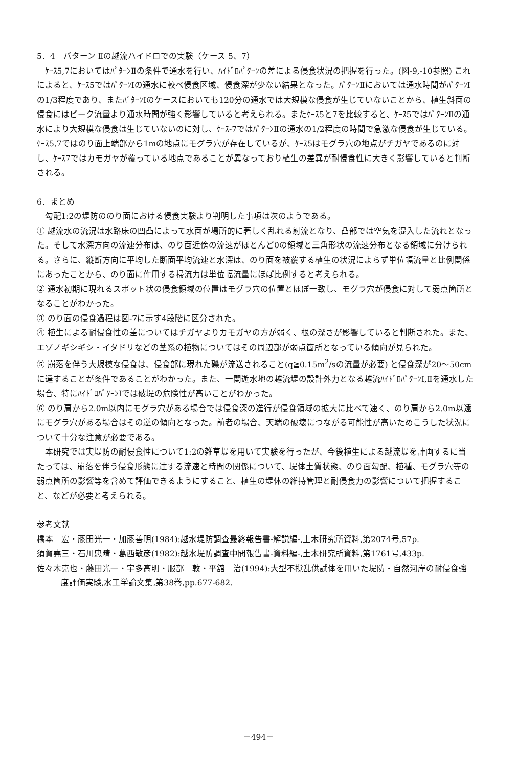5．4　パターン Ⅱの越流ハイドロでの実験（ケース 5、7）
ｹｰｽ5,7においてはﾊﾟﾀｰﾝⅡの条件で通水を行い、ﾊｲﾄﾞﾛﾊﾟﾀｰﾝの差による侵食状況の把握を行った。(図-9,-10参照) これによると、ｹｰｽ5ではﾊﾟﾀｰﾝⅠの通水に較べ侵食区域、侵食深が少ない結果となった。ﾊﾟﾀｰﾝⅡにおいては通水時間がﾊﾟﾀｰﾝⅠの1/3程度であり、またﾊﾟﾀｰﾝⅠのケースにおいても120分の通水では大規模な侵食が生じていないことから、植生斜面の侵食にはピーク流量より通水時間が強く影響していると考えられる。またｹｰｽ5と7を比較すると、ｹｰｽ5ではﾊﾟﾀｰﾝⅡの通水により大規模な侵食は生じていないのに対し、ｹｰｽ-7ではﾊﾟﾀｰﾝⅡの通水の1/2程度の時間で急激な侵食が生じている。ｹｰｽ5,7ではのり面上端部から1mの地点にモグラ穴が存在しているが、ｹｰｽ5はモグラ穴の地点がチガヤであるのに対し、ｹｰｽ7ではカモガヤが覆っている地点であることが異なっており植生の差異が耐侵食性に大きく影響していると判断される。
6．まとめ
勾配1:2の堤防ののり面における侵食実験より判明した事項は次のようである。
① 越流水の流況は水路床の凹凸によって水面が場所的に著しく乱れる射流となり、凸部では空気を混入した流れとなった。そして水深方向の流速分布は、のり面近傍の流速がほとんど0の領域と三角形状の流速分布となる領域に分けられる。さらに、縦断方向に平均した断面平均流速と水深は、のり面を被覆する植生の状況によらず単位幅流量と比例関係にあったことから、のり面に作用する掃流力は単位幅流量にほぼ比例すると考えられる。
② 通水初期に現れるスポット状の侵食領域の位置はモグラ穴の位置とほぼ一致し、モグラ穴が侵食に対して弱点箇所となることがわかった。
③ のり面の侵食過程は図-7に示す4段階に区分された。
④ 植生による耐侵食性の差についてはチガヤよりカモガヤの方が弱く、根の深さが影響していると判断された。また、エゾノギシギシ・イタドリなどの茎系の植物についてはその周辺部が弱点箇所となっている傾向が見られた。
⑤ 崩落を伴う大規模な侵食は、侵食部に現れた礫が流送されること(q≧0.15m<sup>2</sup>/sの流量が必要) と侵食深が20～50cmに達することが条件であることがわかった。また、一関遊水地の越流堤の設計外力となる越流ﾊｲﾄﾞﾛﾊﾟﾀｰﾝⅠ,Ⅱを通水した場合、特にﾊｲﾄﾞﾛﾊﾟﾀｰﾝⅠでは破堤の危険性が高いことがわかった。
⑥ のり肩から2.0m以内にモグラ穴がある場合では侵食深の進行が侵食領域の拡大に比べて速く、のり肩から2.0m以遠にモグラ穴がある場合はその逆の傾向となった。前者の場合、天端の破壊につながる可能性が高いためこうした状況について十分な注意が必要である。
本研究では実堤防の耐侵食性について1:2の雑草堤を用いて実験を行ったが、今後植生による越流堤を計画するに当たっては、崩落を伴う侵食形態に達する流速と時間の関係について、堤体土質状態、のり面勾配、植種、モグラ穴等の弱点箇所の影響等を含めて評価できるようにすること、植生の堤体の維持管理と耐侵食力の影響について把握すること、などが必要と考えられる。
参考文献
橋本　宏・藤田光一・加藤善明(1984):越水堤防調査最終報告書-解説編-,土木研究所資料,第2074号,57p.
須賀堯三・石川忠晴・葛西敏彦(1982):越水堤防調査中間報告書-資料編-,土木研究所資料,第1761号,433p.
佐々木克也・藤田光一・宇多高明・服部　敦・平舘　治(1994):大型不撹乱供試体を用いた堤防・自然河岸の耐侵食強度評価実験,水工学論文集,第38巻,pp.677-682.
－494－